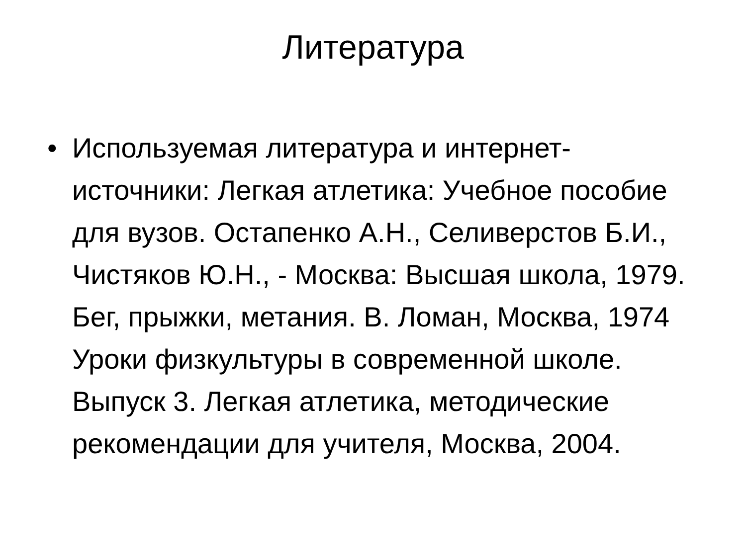Литература
• Используемая литература и интернет-источники: Легкая атлетика: Учебное пособие для вузов. Остапенко А.Н., Селиверстов Б.И., Чистяков Ю.Н., - Москва: Высшая школа, 1979. Бег, прыжки, метания. В. Ломан, Москва, 1974 Уроки физкультуры в современной школе. Выпуск 3. Легкая атлетика, методические рекомендации для учителя, Москва, 2004.